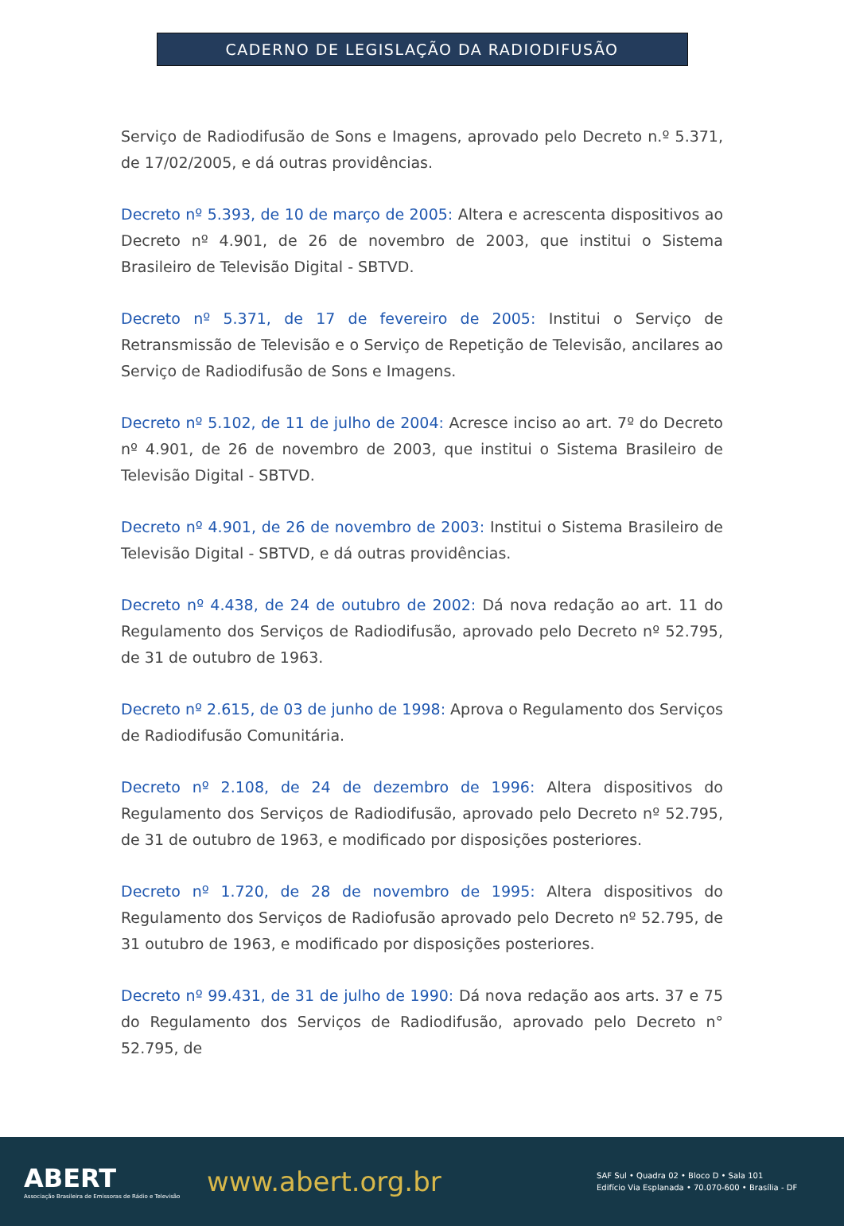CADERNO DE LEGISLAÇÃO DA RADIODIFUSÃO
Serviço de Radiodifusão de Sons e Imagens, aprovado pelo Decreto n.º 5.371, de 17/02/2005, e dá outras providências.
Decreto nº 5.393, de 10 de março de 2005: Altera e acrescenta dispositivos ao Decreto nº 4.901, de 26 de novembro de 2003, que institui o Sistema Brasileiro de Televisão Digital - SBTVD.
Decreto nº 5.371, de 17 de fevereiro de 2005: Institui o Serviço de Retransmissão de Televisão e o Serviço de Repetição de Televisão, ancilares ao Serviço de Radiodifusão de Sons e Imagens.
Decreto nº 5.102, de 11 de julho de 2004: Acresce inciso ao art. 7º do Decreto nº 4.901, de 26 de novembro de 2003, que institui o Sistema Brasileiro de Televisão Digital - SBTVD.
Decreto nº 4.901, de 26 de novembro de 2003: Institui o Sistema Brasileiro de Televisão Digital - SBTVD, e dá outras providências.
Decreto nº 4.438, de 24 de outubro de 2002: Dá nova redação ao art. 11 do Regulamento dos Serviços de Radiodifusão, aprovado pelo Decreto nº 52.795, de 31 de outubro de 1963.
Decreto nº 2.615, de 03 de junho de 1998: Aprova o Regulamento dos Serviços de Radiodifusão Comunitária.
Decreto nº 2.108, de 24 de dezembro de 1996: Altera dispositivos do Regulamento dos Serviços de Radiodifusão, aprovado pelo Decreto nº 52.795, de 31 de outubro de 1963, e modificado por disposições posteriores.
Decreto nº 1.720, de 28 de novembro de 1995: Altera dispositivos do Regulamento dos Serviços de Radiofusão aprovado pelo Decreto nº 52.795, de 31 outubro de 1963, e modificado por disposições posteriores.
Decreto nº 99.431, de 31 de julho de 1990: Dá nova redação aos arts. 37 e 75 do Regulamento dos Serviços de Radiodifusão, aprovado pelo Decreto n° 52.795, de
ABERT
Associação Brasileira de Emissoras de Rádio e Televisão
www.abert.org.br
SAF Sul • Quadra 02 • Bloco D • Sala 101
Edifício Via Esplanada • 70.070-600 • Brasília - DF